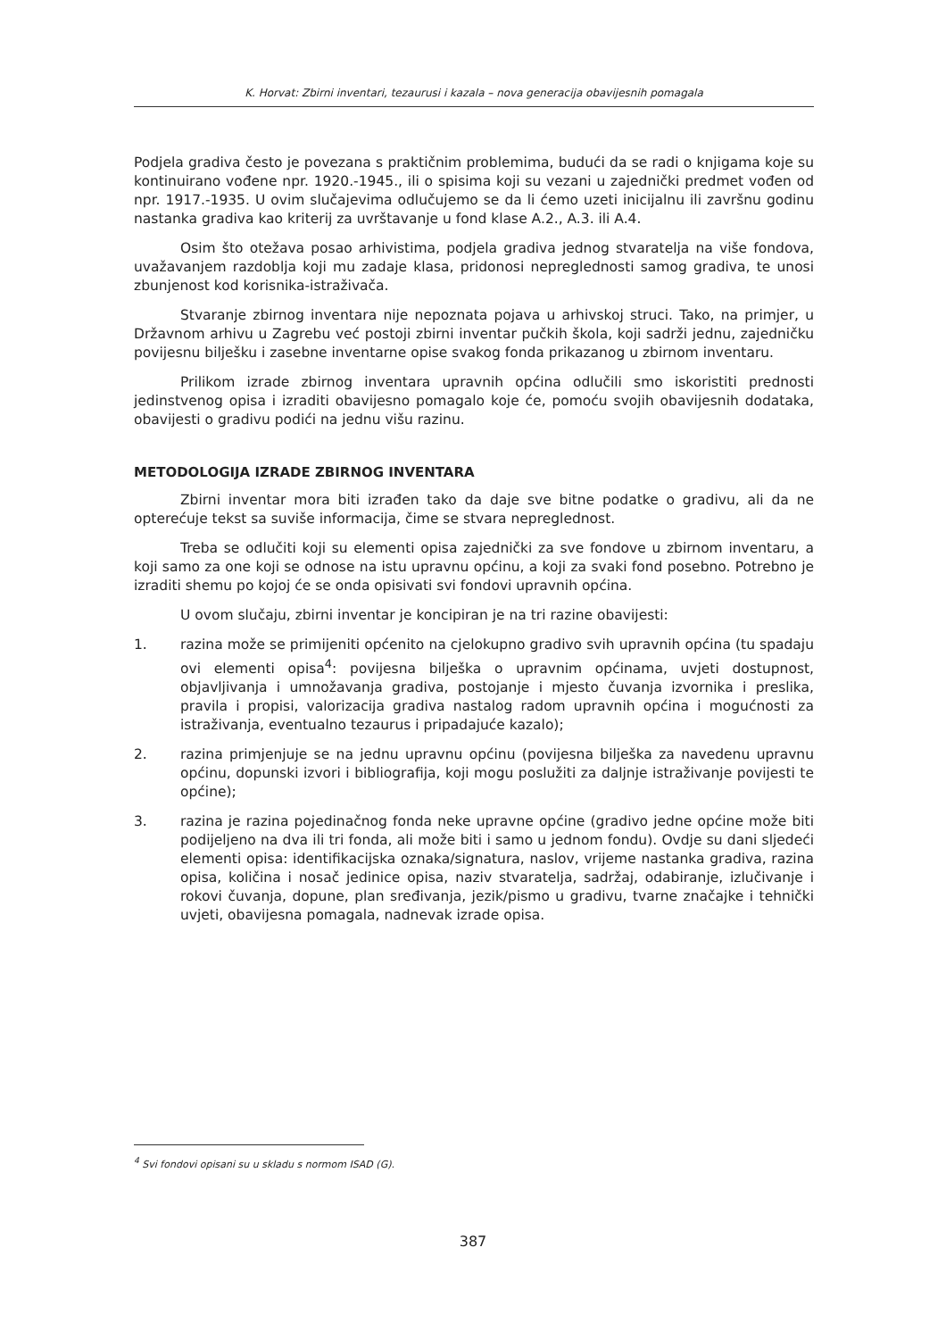K. Horvat: Zbirni inventari, tezaurusi i kazala – nova generacija obavijesnih pomagala
Podjela gradiva često je povezana s praktičnim problemima, budući da se radi o knjigama koje su kontinuirano vođene npr. 1920.-1945., ili o spisima koji su vezani u zajednički predmet vođen od npr. 1917.-1935. U ovim slučajevima odlučujemo se da li ćemo uzeti inicijalnu ili završnu godinu nastanka gradiva kao kriterij za uvrštavanje u fond klase A.2., A.3. ili A.4.
Osim što otežava posao arhivistima, podjela gradiva jednog stvaratelja na više fondova, uvažavanjem razdoblja koji mu zadaje klasa, pridonosi nepreglednosti samog gradiva, te unosi zbunjenost kod korisnika-istraživača.
Stvaranje zbirnog inventara nije nepoznata pojava u arhivskoj struci. Tako, na primjer, u Državnom arhivu u Zagrebu već postoji zbirni inventar pučkih škola, koji sadrži jednu, zajedničku povijesnu bilješku i zasebne inventarne opise svakog fonda prikazanog u zbirnom inventaru.
Prilikom izrade zbirnog inventara upravnih općina odlučili smo iskoristiti prednosti jedinstvenog opisa i izraditi obavijesno pomagalo koje će, pomoću svojih obavijesnih dodataka, obavijesti o gradivu podići na jednu višu razinu.
METODOLOGIJA IZRADE ZBIRNOG INVENTARA
Zbirni inventar mora biti izrađen tako da daje sve bitne podatke o gradivu, ali da ne opterećuje tekst sa suviše informacija, čime se stvara nepreglednost.
Treba se odlučiti koji su elementi opisa zajednički za sve fondove u zbirnom inventaru, a koji samo za one koji se odnose na istu upravnu općinu, a koji za svaki fond posebno. Potrebno je izraditi shemu po kojoj će se onda opisivati svi fondovi upravnih općina.
U ovom slučaju, zbirni inventar je koncipiran je na tri razine obavijesti:
1. razina može se primijeniti općenito na cjelokupno gradivo svih upravnih općina (tu spadaju ovi elementi opisa<sup>4</sup>: povijesna bilješka o upravnim općinama, uvjeti dostupnost, objavljivanja i umnožavanja gradiva, postojanje i mjesto čuvanja izvornika i preslika, pravila i propisi, valorizacija gradiva nastalog radom upravnih općina i mogućnosti za istraživanja, eventualno tezaurus i pripadajuće kazalo);
2. razina primjenjuje se na jednu upravnu općinu (povijesna bilješka za navedenu upravnu općinu, dopunski izvori i bibliografija, koji mogu poslužiti za daljnje istraživanje povijesti te općine);
3. razina je razina pojedinačnog fonda neke upravne općine (gradivo jedne općine može biti podijeljeno na dva ili tri fonda, ali može biti i samo u jednom fondu). Ovdje su dani sljedeći elementi opisa: identifikacijska oznaka/signatura, naslov, vrijeme nastanka gradiva, razina opisa, količina i nosač jedinice opisa, naziv stvaratelja, sadržaj, odabiranje, izlučivanje i rokovi čuvanja, dopune, plan sređivanja, jezik/pismo u gradivu, tvarne značajke i tehnički uvjeti, obavijesna pomagala, nadnevak izrade opisa.
<sup>4</sup> Svi fondovi opisani su u skladu s normom ISAD (G).
387